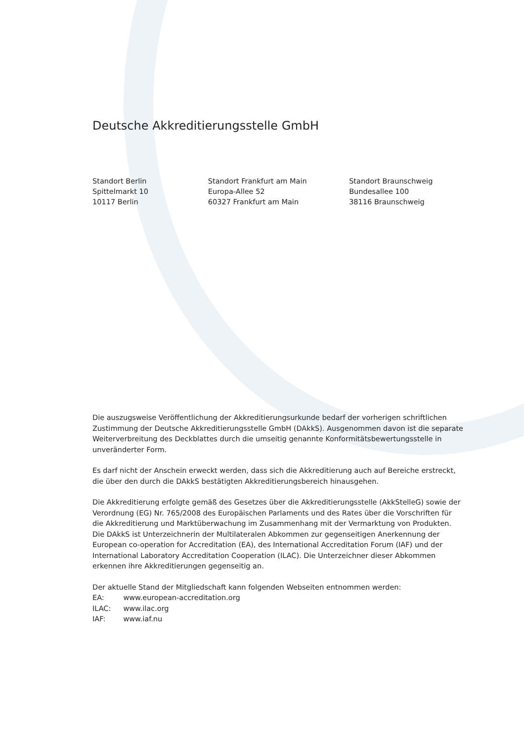Deutsche Akkreditierungsstelle GmbH
Standort Berlin
Spittelmarkt 10
10117 Berlin
Standort Frankfurt am Main
Europa-Allee 52
60327 Frankfurt am Main
Standort Braunschweig
Bundesallee 100
38116 Braunschweig
Die auszugsweise Veröffentlichung der Akkreditierungsurkunde bedarf der vorherigen schriftlichen Zustimmung der Deutsche Akkreditierungsstelle GmbH (DAkkS). Ausgenommen davon ist die separate Weiterverbreitung des Deckblattes durch die umseitig genannte Konformitätsbewertungsstelle in unveränderter Form.
Es darf nicht der Anschein erweckt werden, dass sich die Akkreditierung auch auf Bereiche erstreckt, die über den durch die DAkkS bestätigten Akkreditierungsbereich hinausgehen.
Die Akkreditierung erfolgte gemäß des Gesetzes über die Akkreditierungsstelle (AkkStelleG) sowie der Verordnung (EG) Nr. 765/2008 des Europäischen Parlaments und des Rates über die Vorschriften für die Akkreditierung und Marktüberwachung im Zusammenhang mit der Vermarktung von Produkten.
Die DAkkS ist Unterzeichnerin der Multilateralen Abkommen zur gegenseitigen Anerkennung der European co-operation for Accreditation (EA), des International Accreditation Forum (IAF) und der International Laboratory Accreditation Cooperation (ILAC). Die Unterzeichner dieser Abkommen erkennen ihre Akkreditierungen gegenseitig an.
Der aktuelle Stand der Mitgliedschaft kann folgenden Webseiten entnommen werden:
| EA: | www.european-accreditation.org |
| ILAC: | www.ilac.org |
| IAF: | www.iaf.nu |